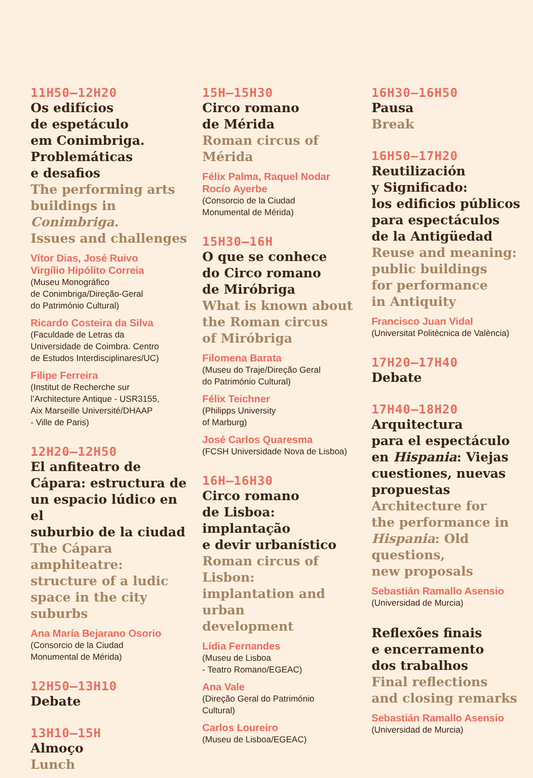11H50—12H20
Os edifícios
de espetáculo
em Conimbriga.
Problemáticas
e desafios
The performing arts
buildings in Conimbriga.
Issues and challenges
Vítor Dias, José Ruivo
Virgílio Hipólito Correia
(Museu Monográfico
de Conimbriga/Direção-Geral
do Património Cultural)
Ricardo Costeira da Silva
(Faculdade de Letras da
Universidade de Coimbra. Centro
de Estudos Interdisciplinares/UC)
Filipe Ferreira
(Institut de Recherche sur
l’Architecture Antique - USR3155,
Aix Marseille Université/DHAAP
- Ville de Paris)
12H20—12H50
El anfiteatro de
Cápara: estructura de
un espacio lúdico en el
suburbio de la ciudad
The Cápara amphiteatre:
structure of a ludic
space in the city suburbs
Ana María Bejarano Osorio
(Consorcio de la Ciudad
Monumental de Mérida)
12H50—13H10
Debate
13H10—15H
Almoço
Lunch
15H—15H30
Circo romano
de Mérida
Roman circus of Mérida
Félix Palma, Raquel Nodar
Rocío Ayerbe
(Consorcio de la Ciudad
Monumental de Mérida)
15H30—16H
O que se conhece
do Circo romano
de Miróbriga
What is known about
the Roman circus
of Miróbriga
Filomena Barata
(Museu do Traje/Direção Geral
do Património Cultural)
Félix Teichner
(Philipps University
of Marburg)
José Carlos Quaresma
(FCSH Universidade Nova de Lisboa)
16H—16H30
Circo romano
de Lisboa: implantação
e devir urbanístico
Roman circus of Lisbon:
implantation and urban
development
Lídia Fernandes
(Museu de Lisboa
- Teatro Romano/EGEAC)
Ana Vale
(Direção Geral do Património
Cultural)
Carlos Loureiro
(Museu de Lisboa/EGEAC)
16H30—16H50
Pausa
Break
16H50—17H20
Reutilización
y Significado:
los edificios públicos
para espectáculos
de la Antigüedad
Reuse and meaning:
public buildings
for performance
in Antiquity
Francisco Juan Vidal
(Universitat Politècnica de València)
17H20—17H40
Debate
17H40—18H20
Arquitectura
para el espectáculo
en Hispania: Viejas
cuestiones, nuevas
propuestas
Architecture for
the performance in
Hispania: Old questions,
new proposals
Sebastián Ramallo Asensio
(Universidad de Murcia)
Reflexões finais
e encerramento
dos trabalhos
Final reflections
and closing remarks
Sebastián Ramallo Asensio
(Universidad de Murcia)